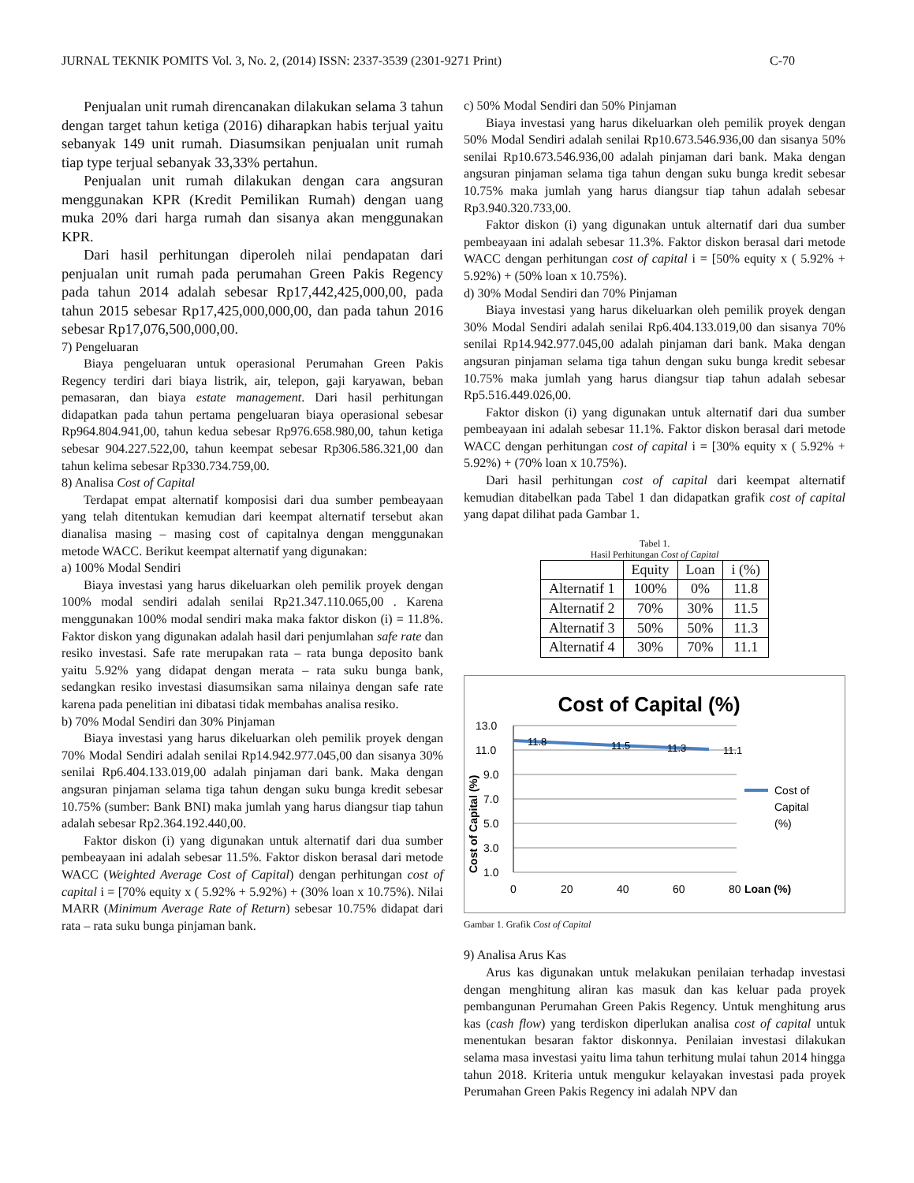JURNAL TEKNIK POMITS Vol. 3, No. 2, (2014) ISSN: 2337-3539 (2301-9271 Print) C-70
Penjualan unit rumah direncanakan dilakukan selama 3 tahun dengan target tahun ketiga (2016) diharapkan habis terjual yaitu sebanyak 149 unit rumah. Diasumsikan penjualan unit rumah tiap type terjual sebanyak 33,33% pertahun.
Penjualan unit rumah dilakukan dengan cara angsuran menggunakan KPR (Kredit Pemilikan Rumah) dengan uang muka 20% dari harga rumah dan sisanya akan menggunakan KPR.
Dari hasil perhitungan diperoleh nilai pendapatan dari penjualan unit rumah pada perumahan Green Pakis Regency pada tahun 2014 adalah sebesar Rp17,442,425,000,00, pada tahun 2015 sebesar Rp17,425,000,000,00, dan pada tahun 2016 sebesar Rp17,076,500,000,00.
7) Pengeluaran
Biaya pengeluaran untuk operasional Perumahan Green Pakis Regency terdiri dari biaya listrik, air, telepon, gaji karyawan, beban pemasaran, dan biaya estate management. Dari hasil perhitungan didapatkan pada tahun pertama pengeluaran biaya operasional sebesar Rp964.804.941,00, tahun kedua sebesar Rp976.658.980,00, tahun ketiga sebesar 904.227.522,00, tahun keempat sebesar Rp306.586.321,00 dan tahun kelima sebesar Rp330.734.759,00.
8) Analisa Cost of Capital
Terdapat empat alternatif komposisi dari dua sumber pembeayaan yang telah ditentukan kemudian dari keempat alternatif tersebut akan dianalisa masing – masing cost of capitalnya dengan menggunakan metode WACC. Berikut keempat alternatif yang digunakan:
a) 100% Modal Sendiri
Biaya investasi yang harus dikeluarkan oleh pemilik proyek dengan 100% modal sendiri adalah senilai Rp21.347.110.065,00 . Karena menggunakan 100% modal sendiri maka maka faktor diskon (i) = 11.8%. Faktor diskon yang digunakan adalah hasil dari penjumlahan safe rate dan resiko investasi. Safe rate merupakan rata – rata bunga deposito bank yaitu 5.92% yang didapat dengan merata – rata suku bunga bank, sedangkan resiko investasi diasumsikan sama nilainya dengan safe rate karena pada penelitian ini dibatasi tidak membahas analisa resiko.
b) 70% Modal Sendiri dan 30% Pinjaman
Biaya investasi yang harus dikeluarkan oleh pemilik proyek dengan 70% Modal Sendiri adalah senilai Rp14.942.977.045,00 dan sisanya 30% senilai Rp6.404.133.019,00 adalah pinjaman dari bank. Maka dengan angsuran pinjaman selama tiga tahun dengan suku bunga kredit sebesar 10.75% (sumber: Bank BNI) maka jumlah yang harus diangsur tiap tahun adalah sebesar Rp2.364.192.440,00.
Faktor diskon (i) yang digunakan untuk alternatif dari dua sumber pembeayaan ini adalah sebesar 11.5%. Faktor diskon berasal dari metode WACC (Weighted Average Cost of Capital) dengan perhitungan cost of capital i = [70% equity x ( 5.92% + 5.92%) + (30% loan x 10.75%). Nilai MARR (Minimum Average Rate of Return) sebesar 10.75% didapat dari rata – rata suku bunga pinjaman bank.
c) 50% Modal Sendiri dan 50% Pinjaman
Biaya investasi yang harus dikeluarkan oleh pemilik proyek dengan 50% Modal Sendiri adalah senilai Rp10.673.546.936,00 dan sisanya 50% senilai Rp10.673.546.936,00 adalah pinjaman dari bank. Maka dengan angsuran pinjaman selama tiga tahun dengan suku bunga kredit sebesar 10.75% maka jumlah yang harus diangsur tiap tahun adalah sebesar Rp3.940.320.733,00.
Faktor diskon (i) yang digunakan untuk alternatif dari dua sumber pembeayaan ini adalah sebesar 11.3%. Faktor diskon berasal dari metode WACC dengan perhitungan cost of capital i = [50% equity x ( 5.92% + 5.92%) + (50% loan x 10.75%).
d) 30% Modal Sendiri dan 70% Pinjaman
Biaya investasi yang harus dikeluarkan oleh pemilik proyek dengan 30% Modal Sendiri adalah senilai Rp6.404.133.019,00 dan sisanya 70% senilai Rp14.942.977.045,00 adalah pinjaman dari bank. Maka dengan angsuran pinjaman selama tiga tahun dengan suku bunga kredit sebesar 10.75% maka jumlah yang harus diangsur tiap tahun adalah sebesar Rp5.516.449.026,00.
Faktor diskon (i) yang digunakan untuk alternatif dari dua sumber pembeayaan ini adalah sebesar 11.1%. Faktor diskon berasal dari metode WACC dengan perhitungan cost of capital i = [30% equity x ( 5.92% + 5.92%) + (70% loan x 10.75%).
Dari hasil perhitungan cost of capital dari keempat alternatif kemudian ditabelkan pada Tabel 1 dan didapatkan grafik cost of capital yang dapat dilihat pada Gambar 1.
Tabel 1.
Hasil Perhitungan Cost of Capital
| | Equity | Loan | i (%) |
| --- | --- | --- | --- |
| Alternatif 1 | 100% | 0% | 11.8 |
| Alternatif 2 | 70% | 30% | 11.5 |
| Alternatif 3 | 50% | 50% | 11.3 |
| Alternatif 4 | 30% | 70% | 11.1 |
Cost of Capital (%)
13.0
11.0
9.0
7.0
5.0
3.0
1.0
0
20
40
60
80
Loan (%)
Cost of Capital (%)
11.8
11.5
11.3
11.1
Cost of
Capital
(%)
Gambar 1. Grafik Cost of Capital
9) Analisa Arus Kas
Arus kas digunakan untuk melakukan penilaian terhadap investasi dengan menghitung aliran kas masuk dan kas keluar pada proyek pembangunan Perumahan Green Pakis Regency. Untuk menghitung arus kas (cash flow) yang terdiskon diperlukan analisa cost of capital untuk menentukan besaran faktor diskonnya. Penilaian investasi dilakukan selama masa investasi yaitu lima tahun terhitung mulai tahun 2014 hingga tahun 2018. Kriteria untuk mengukur kelayakan investasi pada proyek Perumahan Green Pakis Regency ini adalah NPV dan